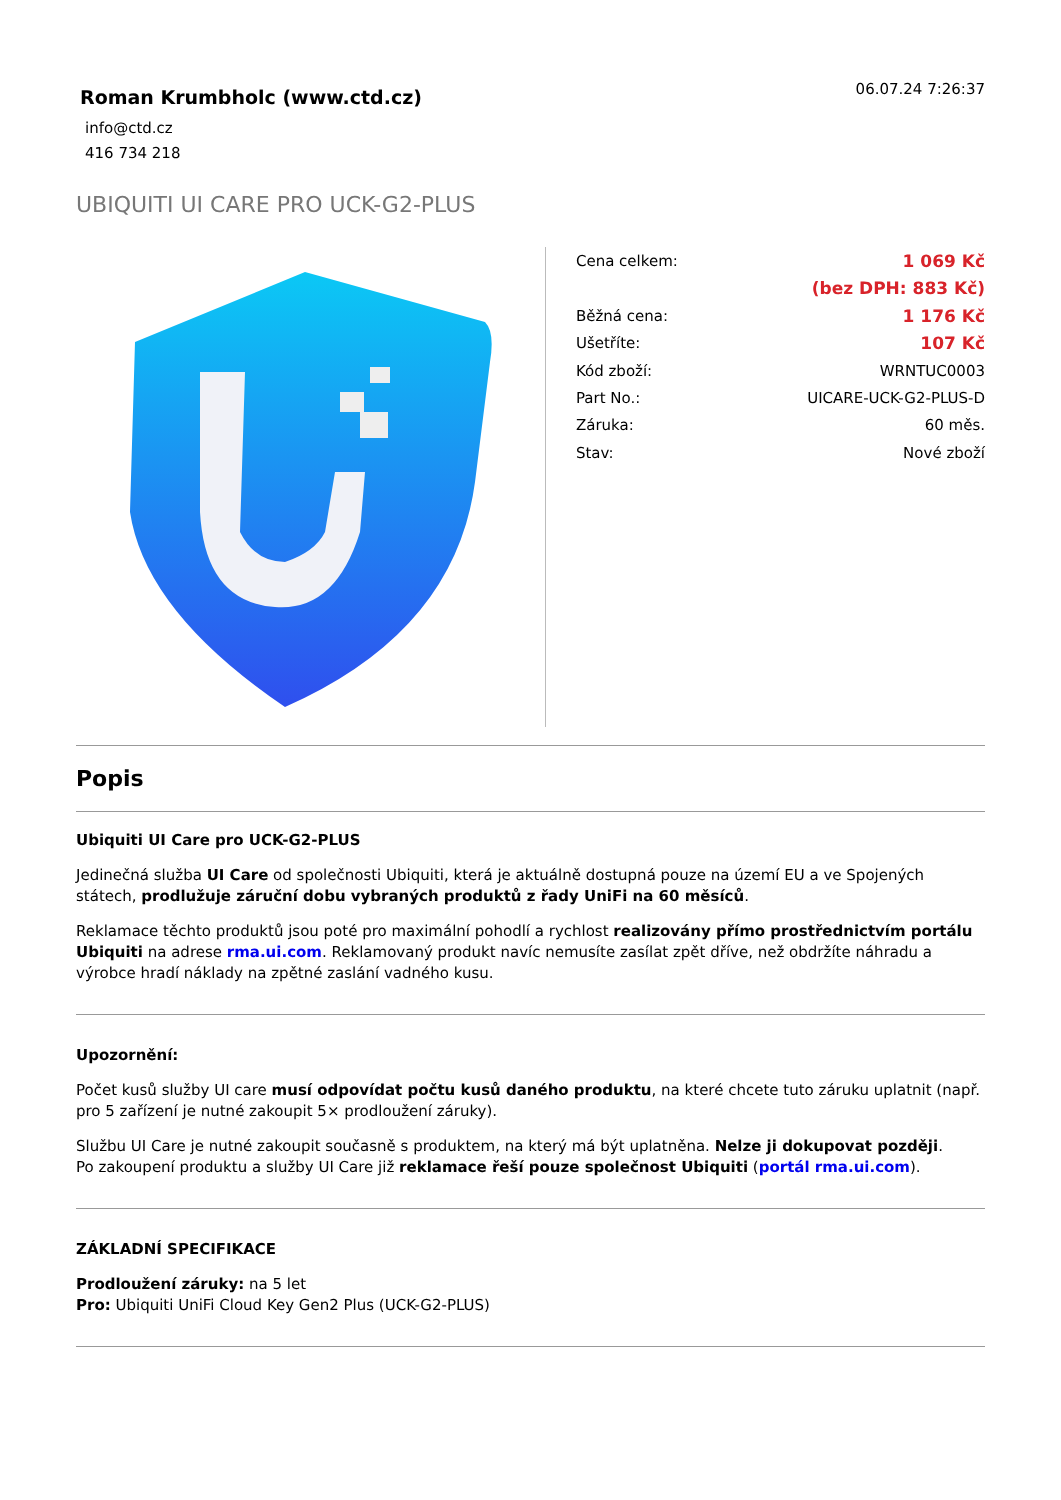Roman Krumbholc (www.ctd.cz)
info@ctd.cz
416 734 218
06.07.24 7:26:37
UBIQUITI UI CARE PRO UCK-G2-PLUS
| Cena celkem: | 1 069 Kč |
| | (bez DPH: 883 Kč) |
| Běžná cena: | 1 176 Kč |
| Ušetříte: | 107 Kč |
| Kód zboží: | WRNTUC0003 |
| Part No.: | UICARE-UCK-G2-PLUS-D |
| Záruka: | 60 měs. |
| Stav: | Nové zboží |
Popis
Ubiquiti UI Care pro UCK-G2-PLUS
Jedinečná služba UI Care od společnosti Ubiquiti, která je aktuálně dostupná pouze na území EU a ve Spojených státech, prodlužuje záruční dobu vybraných produktů z řady UniFi na 60 měsíců.
Reklamace těchto produktů jsou poté pro maximální pohodlí a rychlost realizovány přímo prostřednictvím portálu Ubiquiti na adrese rma.ui.com. Reklamovaný produkt navíc nemusíte zasílat zpět dříve, než obdržíte náhradu a výrobce hradí náklady na zpětné zaslání vadného kusu.
Upozornění:
Počet kusů služby UI care musí odpovídat počtu kusů daného produktu, na které chcete tuto záruku uplatnit (např. pro 5 zařízení je nutné zakoupit 5× prodloužení záruky).
Službu UI Care je nutné zakoupit současně s produktem, na který má být uplatněna. Nelze ji dokupovat později.
Po zakoupení produktu a služby UI Care již reklamace řeší pouze společnost Ubiquiti (portál rma.ui.com).
ZÁKLADNÍ SPECIFIKACE
Prodloužení záruky: na 5 let
Pro: Ubiquiti UniFi Cloud Key Gen2 Plus (UCK-G2-PLUS)